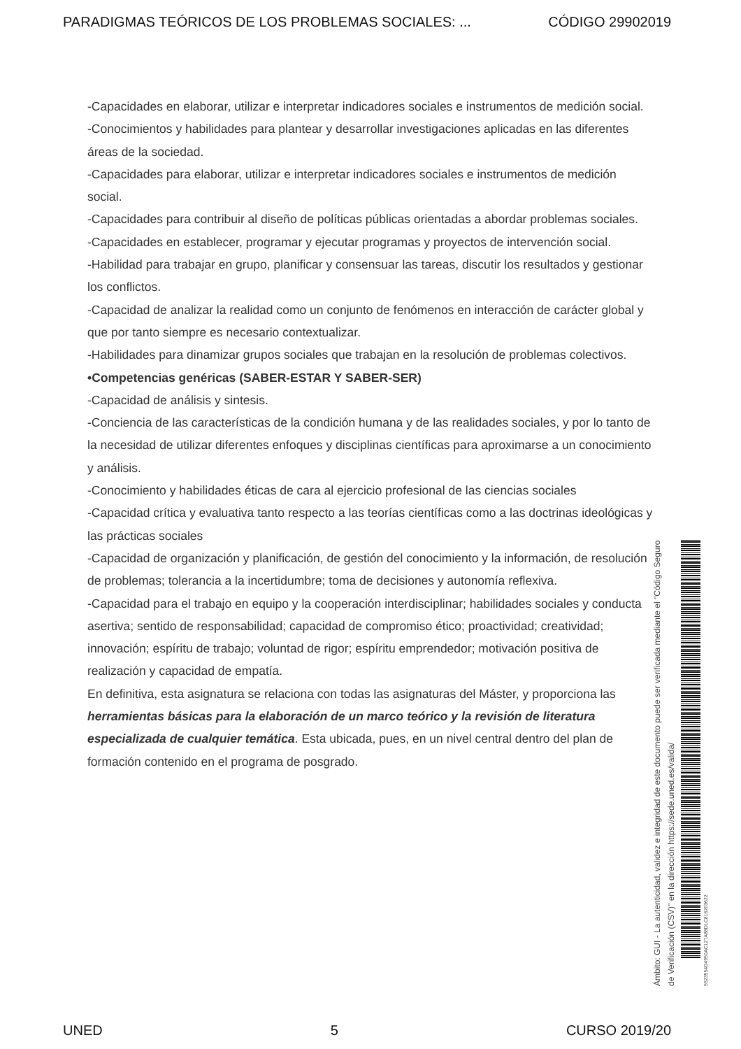PARADIGMAS TEÓRICOS DE LOS PROBLEMAS SOCIALES: ... CÓDIGO 29902019
-Capacidades en elaborar, utilizar e interpretar indicadores sociales e instrumentos de medición social.
-Conocimientos y habilidades para plantear y desarrollar investigaciones aplicadas en las diferentes áreas de la sociedad.
-Capacidades para elaborar, utilizar e interpretar indicadores sociales e instrumentos de medición social.
-Capacidades para contribuir al diseño de políticas públicas orientadas a abordar problemas sociales.
-Capacidades en establecer, programar y ejecutar programas y proyectos de intervención social.
-Habilidad para trabajar en grupo, planificar y consensuar las tareas, discutir los resultados y gestionar los conflictos.
-Capacidad de analizar la realidad como un conjunto de fenómenos en interacción de carácter global y que por tanto siempre es necesario contextualizar.
-Habilidades para dinamizar grupos sociales que trabajan en la resolución de problemas colectivos.
•Competencias genéricas (SABER-ESTAR Y SABER-SER)
-Capacidad de análisis y sintesis.
-Conciencia de las características de la condición humana y de las realidades sociales, y por lo tanto de la necesidad de utilizar diferentes enfoques y disciplinas científicas para aproximarse a un conocimiento y análisis.
-Conocimiento y habilidades éticas de cara al ejercicio profesional de las ciencias sociales
-Capacidad crítica y evaluativa tanto respecto a las teorías científicas como a las doctrinas ideológicas y las prácticas sociales
-Capacidad de organización y planificación, de gestión del conocimiento y la información, de resolución de problemas; tolerancia a la incertidumbre; toma de decisiones y autonomía reflexiva.
-Capacidad para el trabajo en equipo y la cooperación interdisciplinar; habilidades sociales y conducta asertiva; sentido de responsabilidad; capacidad de compromiso ético; proactividad; creatividad; innovación; espíritu de trabajo; voluntad de rigor; espíritu emprendedor; motivación positiva de realización y capacidad de empatía.
En definitiva, esta asignatura se relaciona con todas las asignaturas del Máster, y proporciona las herramientas básicas para la elaboración de un marco teórico y la revisión de literatura especializada de cualquier temática. Esta ubicada, pues, en un nivel central dentro del plan de formación contenido en el programa de posgrado.
Ámbito: GUI - La autenticidad, validez e integridad de este documento puede ser verificada mediante el "Código Seguro de Verificación (CSV)" en la dirección https://sede.uned.es/valida/
5523554D4950AC127A88D1C816203622
UNED 5 CURSO 2019/20